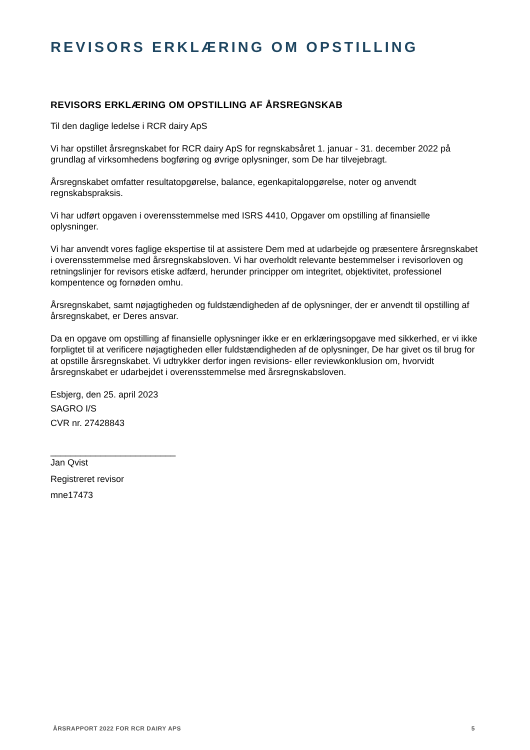REVISORS ERKLÆRING OM OPSTILLING
REVISORS ERKLÆRING OM OPSTILLING AF ÅRSREGNSKAB
Til den daglige ledelse i RCR dairy ApS
Vi har opstillet årsregnskabet for RCR dairy ApS for regnskabsåret 1. januar - 31. december 2022 på grundlag af virksomhedens bogføring og øvrige oplysninger, som De har tilvejebragt.
Årsregnskabet omfatter resultatopgørelse, balance, egenkapitalopgørelse, noter og anvendt regnskabspraksis.
Vi har udført opgaven i overensstemmelse med ISRS 4410, Opgaver om opstilling af finansielle oplysninger.
Vi har anvendt vores faglige ekspertise til at assistere Dem med at udarbejde og præsentere årsregnskabet i overensstemmelse med årsregnskabsloven. Vi har overholdt relevante bestemmelser i revisorloven og retningslinjer for revisors etiske adfærd, herunder principper om integritet, objektivitet, professionel kompentence og fornøden omhu.
Årsregnskabet, samt nøjagtigheden og fuldstændigheden af de oplysninger, der er anvendt til opstilling af årsregnskabet, er Deres ansvar.
Da en opgave om opstilling af finansielle oplysninger ikke er en erklæringsopgave med sikkerhed, er vi ikke forpligtet til at verificere nøjagtigheden eller fuldstændigheden af de oplysninger, De har givet os til brug for at opstille årsregnskabet. Vi udtrykker derfor ingen revisions- eller reviewkonklusion om, hvorvidt årsregnskabet er udarbejdet i overensstemmelse med årsregnskabsloven.
Esbjerg, den 25. april 2023
SAGRO I/S
CVR nr. 27428843
_________________________
Jan Qvist
Registreret revisor
mne17473
ÅRSRAPPORT 2022 FOR RCR DAIRY APS 5